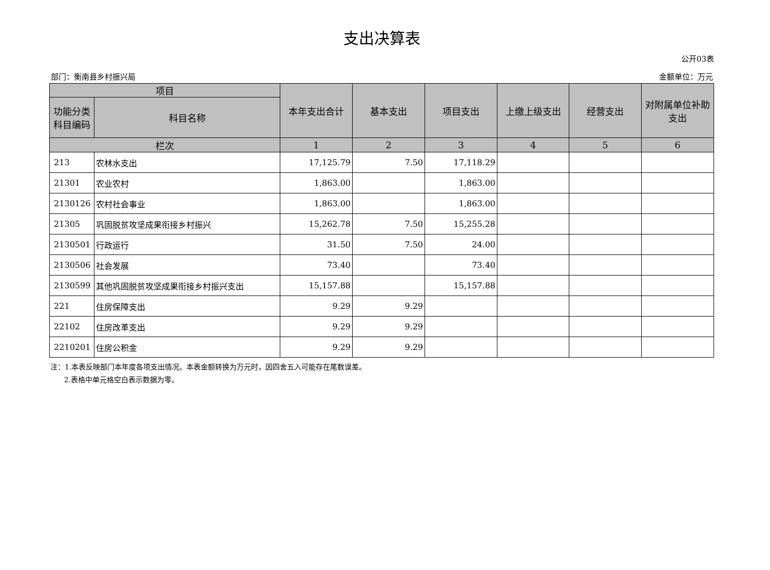支出决算表
公开03表
部门：衡南县乡村振兴局 金额单位：万元
| 项目 | | 本年支出合计 | 基本支出 | 项目支出 | 上缴上级支出 | 经营支出 | 对附属单位补助支出 |
| --- | --- | --- | --- | --- | --- | --- | --- |
| 功能分类科目编码 | 科目名称 | | | | | | |
| 栏次 | | 1 | 2 | 3 | 4 | 5 | 6 |
| 213 | 农林水支出 | 17,125.79 | 7.50 | 17,118.29 | | | |
| 21301 | 农业农村 | 1,863.00 | | 1,863.00 | | | |
| 2130126 | 农村社会事业 | 1,863.00 | | 1,863.00 | | | |
| 21305 | 巩固脱贫攻坚成果衔接乡村振兴 | 15,262.78 | 7.50 | 15,255.28 | | | |
| 2130501 | 行政运行 | 31.50 | 7.50 | 24.00 | | | |
| 2130506 | 社会发展 | 73.40 | | 73.40 | | | |
| 2130599 | 其他巩固脱贫攻坚成果衔接乡村振兴支出 | 15,157.88 | | 15,157.88 | | | |
| 221 | 住房保障支出 | 9.29 | 9.29 | | | | |
| 22102 | 住房改革支出 | 9.29 | 9.29 | | | | |
| 2210201 | 住房公积金 | 9.29 | 9.29 | | | | |
注：1.本表反映部门本年度各项支出情况。本表金额转换为万元时，因四舍五入可能存在尾数误差。
2.表格中单元格空白表示数据为零。